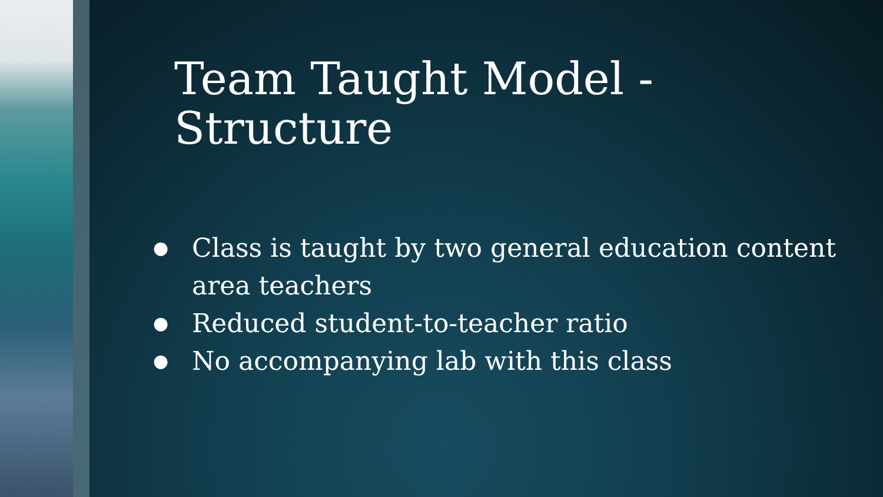Team Taught Model - Structure
● Class is taught by two general education content area teachers
● Reduced student-to-teacher ratio
● No accompanying lab with this class